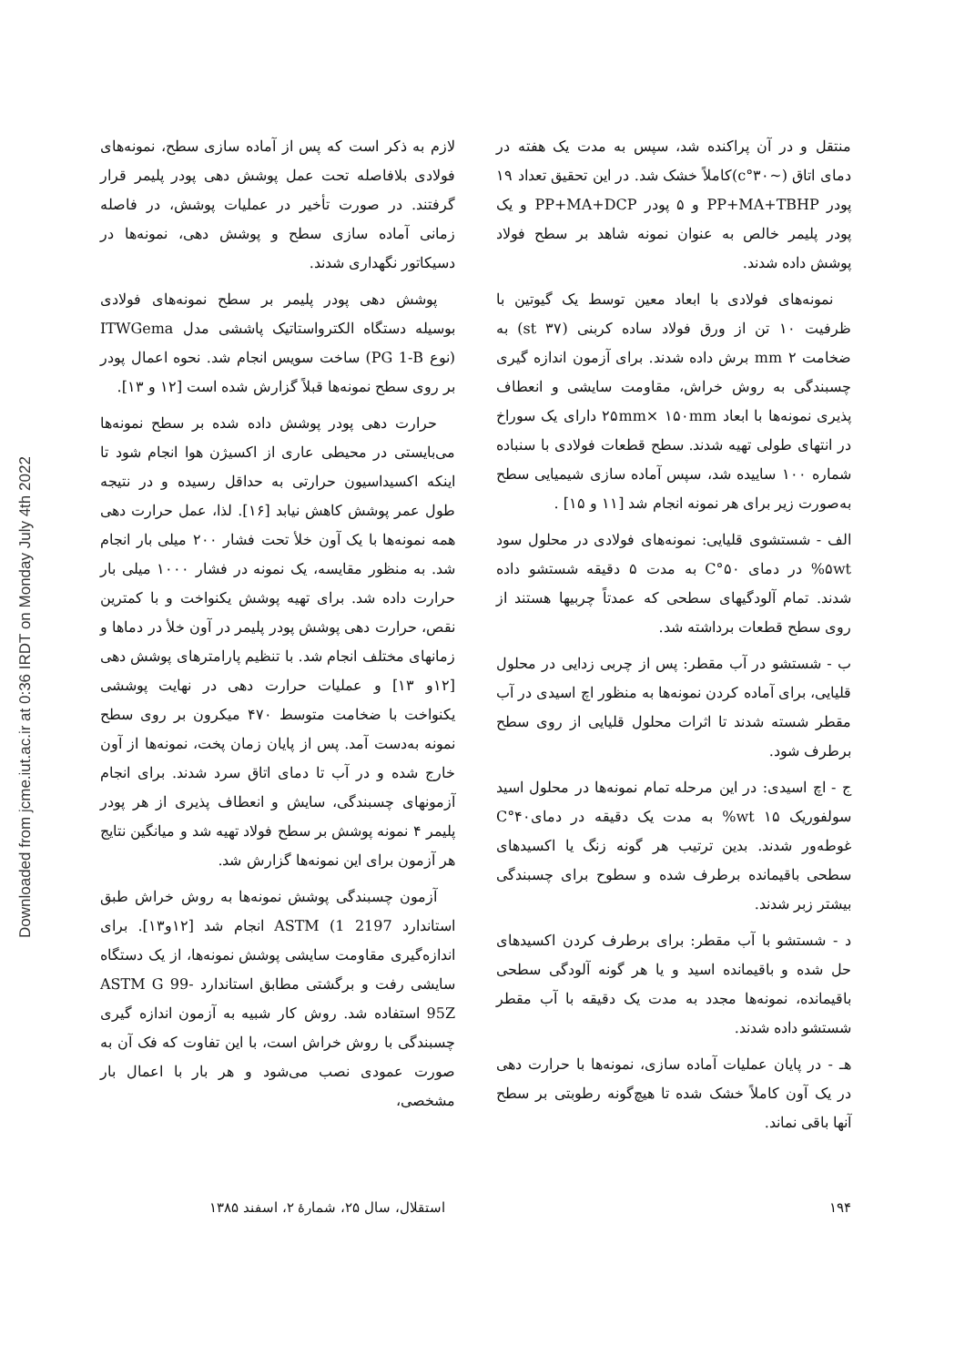Downloaded from jcme.iut.ac.ir at 0:36 IRDT on Monday July 4th 2022
منتقل و در آن پراکنده شد، سپس به مدت یک هفته در دمای اتاق (~۳۰°c)کاملاً خشک شد. در این تحقیق تعداد ۱۹ پودر PP+MA+TBHP و ۵ پودر PP+MA+DCP و یک پودر پلیمر خالص به عنوان نمونه شاهد بر سطح فولاد پوشش داده شدند.
نمونه‌های فولادی با ابعاد معین توسط یک گیوتین با ظرفیت ۱۰ تن از ورق فولاد ساده کربنی (st ۳۷) به ضخامت ۲ mm برش داده شدند. برای آزمون اندازه گیری چسبندگی به روش خراش، مقاومت سایشی و انعطاف پذیری نمونه‌ها با ابعاد ۲۵mm× ۱۵۰mm دارای یک سوراخ در انتهای طولی تهیه شدند. سطح قطعات فولادی با سنباده شماره ۱۰۰ ساییده شد، سپس آماده سازی شیمیایی سطح به‌صورت زیر برای هر نمونه انجام شد [۱۱ و ۱۵] .
الف - شستشوی قلیایی: نمونه‌های فولادی در محلول سود ۵wt% در دمای ۵۰°C به مدت ۵ دقیقه شستشو داده شدند. تمام آلودگیهای سطحی که عمدتاً چربیها هستند از روی سطح قطعات برداشته شد.
ب - شستشو در آب مقطر: پس از چربی زدایی در محلول قلیایی، برای آماده کردن نمونه‌ها به منظور اچ اسیدی در آب مقطر شسته شدند تا اثرات محلول قلیایی از روی سطح برطرف شود.
ج - اچ اسیدی: در این مرحله تمام نمونه‌ها در محلول اسید سولفوریک ۱۵ wt% به مدت یک دقیقه در دمای۴۰°C غوطه‌ور شدند. بدین ترتیب هر گونه زنگ یا اکسیدهای سطحی باقیمانده برطرف شده و سطوح برای چسبندگی بیشتر زبر شدند.
د - شستشو با آب مقطر: برای برطرف کردن اکسیدهای حل شده و باقیمانده اسید و یا هر گونه آلودگی سطحی باقیمانده، نمونه‌ها مجدد به مدت یک دقیقه با آب مقطر شستشو داده شدند.
هـ - در پایان عملیات آماده سازی، نمونه‌ها با حرارت دهی در یک آون کاملاً خشک شده تا هیچ‌گونه رطوبتی بر سطح آنها باقی نماند.
لازم به ذکر است که پس از آماده سازی سطح، نمونه‌های فولادی بلافاصله تحت عمل پوشش دهی پودر پلیمر قرار گرفتند. در صورت تأخیر در عملیات پوشش، در فاصله زمانی آماده سازی سطح و پوشش دهی، نمونه‌ها در دسیکاتور نگهداری شدند.
پوشش دهی پودر پلیمر بر سطح نمونه‌های فولادی بوسیله دستگاه الکترواستاتیک پاششی مدل ITWGema (نوع PG 1-B) ساخت سویس انجام شد. نحوه اعمال پودر بر روی سطح نمونه‌ها قبلاً گزارش شده است [۱۲ و ۱۳].
حرارت دهی پودر پوشش داده شده بر سطح نمونه‌ها می‌بایستی در محیطی عاری از اکسیژن هوا انجام شود تا اینکه اکسیداسیون حرارتی به حداقل رسیده و در نتیجه طول عمر پوشش کاهش نیابد [۱۶]. لذا، عمل حرارت دهی همه نمونه‌ها با یک آون خلأ تحت فشار ۲۰۰ میلی بار انجام شد. به منظور مقایسه، یک نمونه در فشار ۱۰۰۰ میلی بار حرارت داده شد. برای تهیه پوشش یکنواخت و با کمترین نقص، حرارت دهی پوشش پودر پلیمر در آون خلأ در دماها و زمانهای مختلف انجام شد. با تنظیم پارامترهای پوشش دهی [۱۲و ۱۳] و عملیات حرارت دهی در نهایت پوششی یکنواخت با ضخامت متوسط ۴۷۰ میکرون بر روی سطح نمونه به‌دست آمد. پس از پایان زمان پخت، نمونه‌ها از آون خارج شده و در آب تا دمای اتاق سرد شدند. برای انجام آزمونهای چسبندگی، سایش و انعطاف پذیری از هر پودر پلیمر ۴ نمونه پوشش بر سطح فولاد تهیه شد و میانگین نتایج هر آزمون برای این نمونه‌ها گزارش شد.
آزمون چسبندگی پوشش نمونه‌ها به روش خراش طبق استاندارد ASTM (1 2197 انجام شد [۱۲و۱۳]. برای اندازه‌گیری مقاومت سایشی پوشش نمونه‌ها، از یک دستگاه سایشی رفت و برگشتی مطابق استاندارد ASTM G 99-95Z استفاده شد. روش کار شبیه به آزمون اندازه گیری چسبندگی با روش خراش است، با این تفاوت که فک آن به صورت عمودی نصب می‌شود و هر بار با اعمال بار مشخصی،
۱۹۴ استقلال، سال ۲۵، شمارهٔ ۲، اسفند ۱۳۸۵